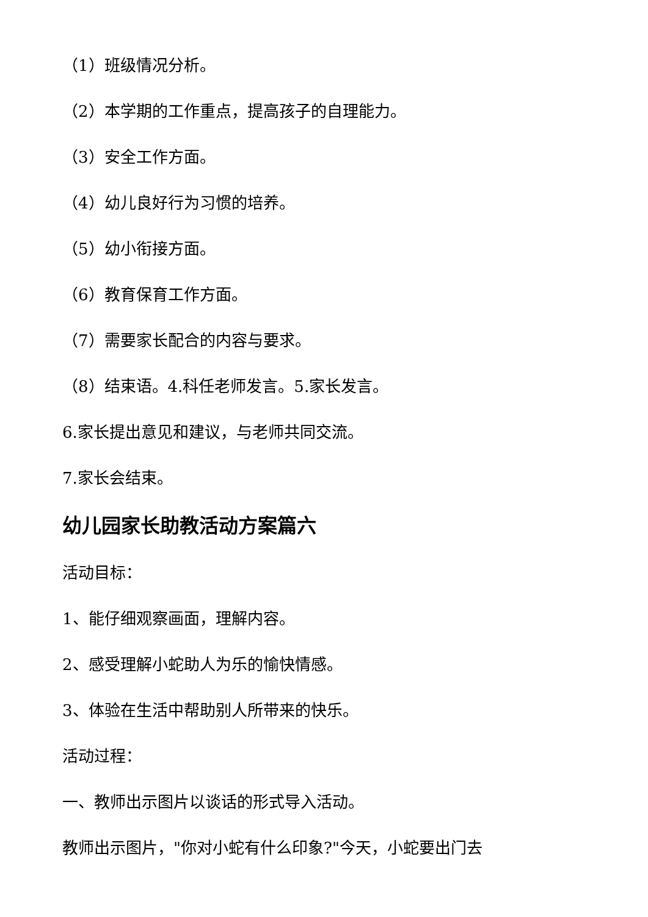（1）班级情况分析。
（2）本学期的工作重点，提高孩子的自理能力。
（3）安全工作方面。
（4）幼儿良好行为习惯的培养。
（5）幼小衔接方面。
（6）教育保育工作方面。
（7）需要家长配合的内容与要求。
（8）结束语。4.科任老师发言。5.家长发言。
6.家长提出意见和建议，与老师共同交流。
7.家长会结束。
幼儿园家长助教活动方案篇六
活动目标：
1、能仔细观察画面，理解内容。
2、感受理解小蛇助人为乐的愉快情感。
3、体验在生活中帮助别人所带来的快乐。
活动过程：
一、教师出示图片以谈话的形式导入活动。
教师出示图片，"你对小蛇有什么印象?"今天，小蛇要出门去